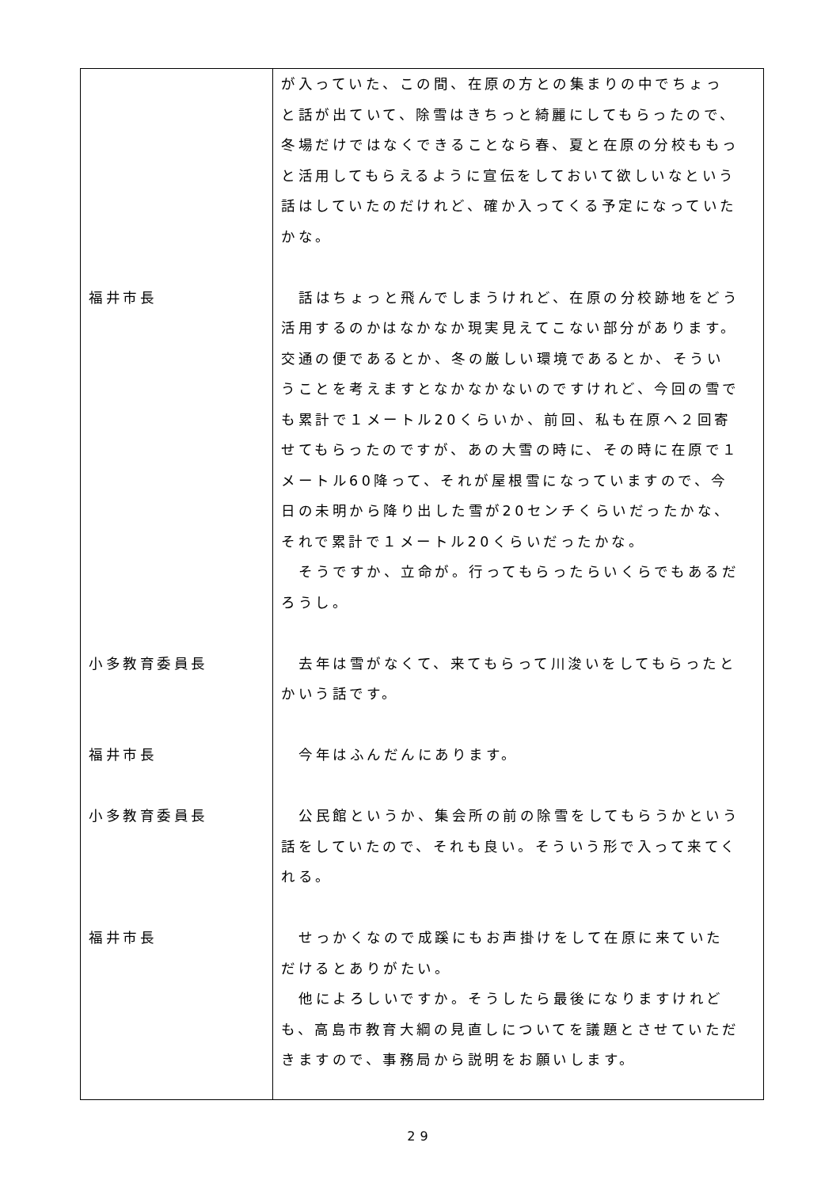| 福井市長 小多教育委員長 福井市長 小多教育委員長 福井市長 | が入っていた、この間、在原の方との集まりの中でちょっと話が出ていて、除雪はきちっと綺麗にしてもらったので、冬場だけではなくできることなら春、夏と在原の分校ももっと活用してもらえるように宣伝をしておいて欲しいなという話はしていたのだけれど、確か入ってくる予定になっていたかな。 話はちょっと飛んでしまうけれど、在原の分校跡地をどう活用するのかはなかなか現実見えてこない部分があります。交通の便であるとか、冬の厳しい環境であるとか、そういうことを考えますとなかなかないのですけれど、今回の雪でも累計で１メートル20くらいか、前回、私も在原へ２回寄せてもらったのですが、あの大雪の時に、その時に在原で１メートル60降って、それが屋根雪になっていますので、今日の未明から降り出した雪が20センチくらいだったかな、それで累計で１メートル20くらいだったかな。 そうですか、立命が。行ってもらったらいくらでもあるだろうし。 去年は雪がなくて、来てもらって川浚いをしてもらったとかいう話です。 今年はふんだんにあります。 公民館というか、集会所の前の除雪をしてもらうかという話をしていたので、それも良い。そういう形で入って来てくれる。 せっかくなので成蹊にもお声掛けをして在原に来ていただけるとありがたい。 他によろしいですか。そうしたら最後になりますけれども、高島市教育大綱の見直しについてを議題とさせていただきますので、事務局から説明をお願いします。 |
29